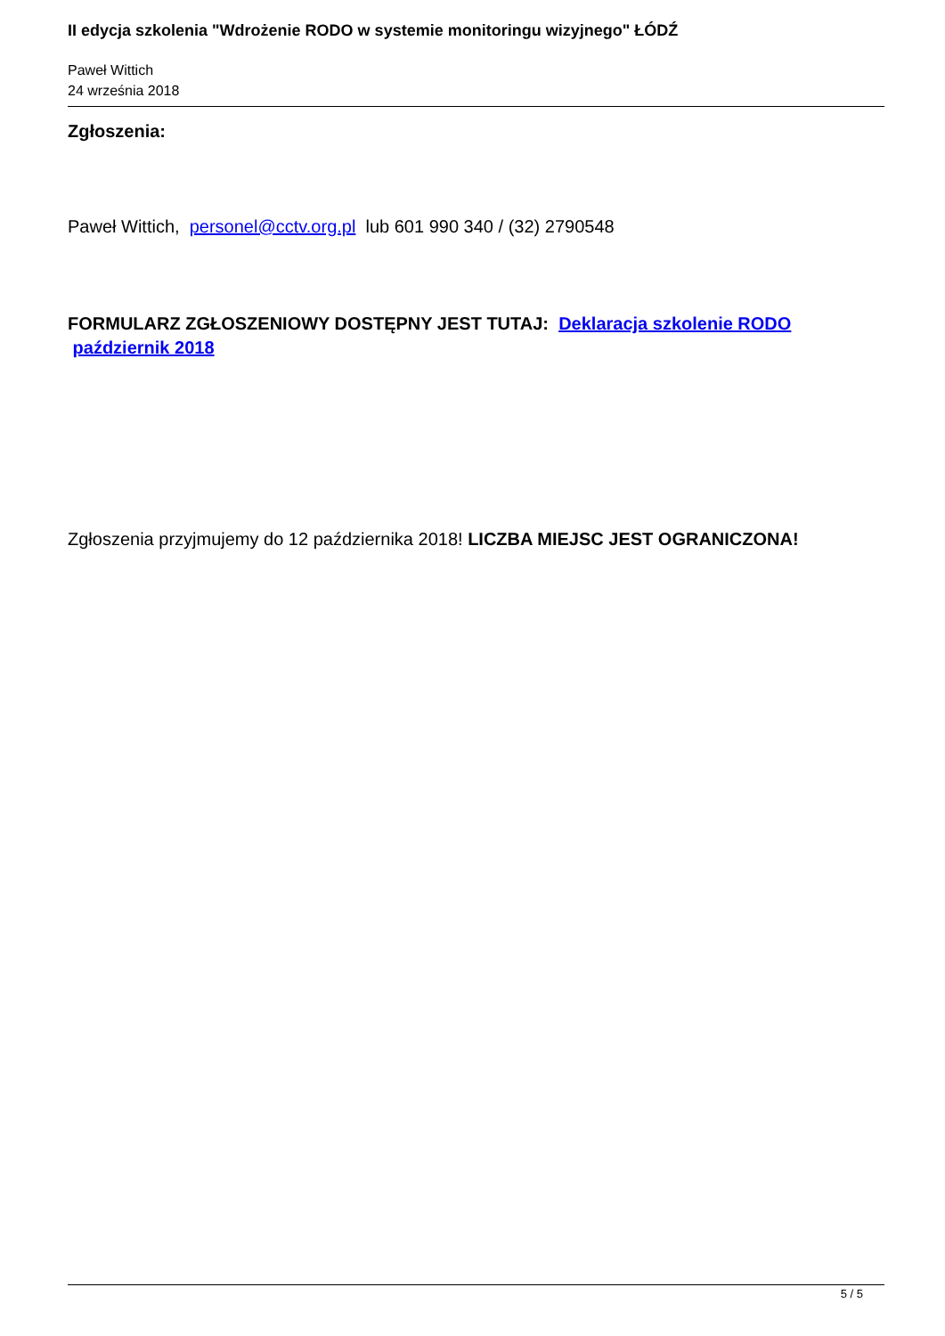II edycja szkolenia "Wdrożenie RODO w systemie monitoringu wizyjnego" ŁÓDŹ
Paweł Wittich
24 września 2018
Zgłoszenia:
Paweł Wittich, personel@cctv.org.pl lub 601 990 340 / (32) 2790548
FORMULARZ ZGŁOSZENIOWY DOSTĘPNY JEST TUTAJ: Deklaracja szkolenie RODO
październik 2018
Zgłoszenia przyjmujemy do 12 października 2018! LICZBA MIEJSC JEST OGRANICZONA!
5 / 5